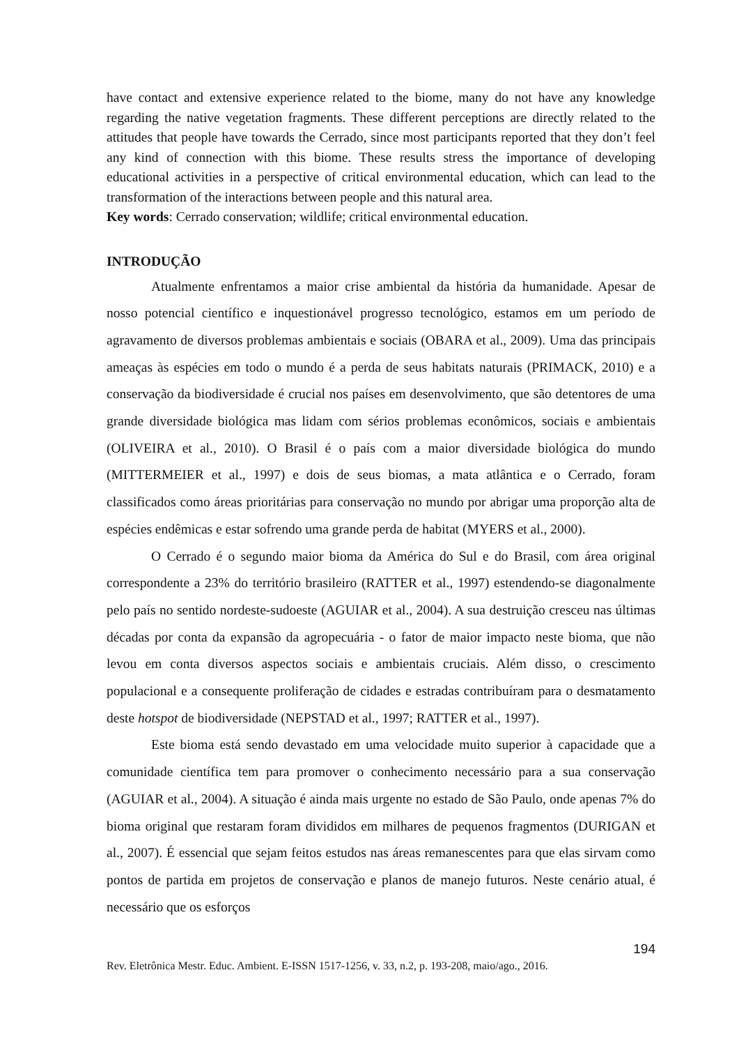have contact and extensive experience related to the biome, many do not have any knowledge regarding the native vegetation fragments. These different perceptions are directly related to the attitudes that people have towards the Cerrado, since most participants reported that they don’t feel any kind of connection with this biome. These results stress the importance of developing educational activities in a perspective of critical environmental education, which can lead to the transformation of the interactions between people and this natural area.
Key words: Cerrado conservation; wildlife; critical environmental education.
INTRODUÇÃO
Atualmente enfrentamos a maior crise ambiental da história da humanidade. Apesar de nosso potencial científico e inquestionável progresso tecnológico, estamos em um período de agravamento de diversos problemas ambientais e sociais (OBARA et al., 2009). Uma das principais ameaças às espécies em todo o mundo é a perda de seus habitats naturais (PRIMACK, 2010) e a conservação da biodiversidade é crucial nos países em desenvolvimento, que são detentores de uma grande diversidade biológica mas lidam com sérios problemas econômicos, sociais e ambientais (OLIVEIRA et al., 2010). O Brasil é o país com a maior diversidade biológica do mundo (MITTERMEIER et al., 1997) e dois de seus biomas, a mata atlântica e o Cerrado, foram classificados como áreas prioritárias para conservação no mundo por abrigar uma proporção alta de espécies endêmicas e estar sofrendo uma grande perda de habitat (MYERS et al., 2000).
O Cerrado é o segundo maior bioma da América do Sul e do Brasil, com área original correspondente a 23% do território brasileiro (RATTER et al., 1997) estendendo-se diagonalmente pelo país no sentido nordeste-sudoeste (AGUIAR et al., 2004). A sua destruição cresceu nas últimas décadas por conta da expansão da agropecuária - o fator de maior impacto neste bioma, que não levou em conta diversos aspectos sociais e ambientais cruciais. Além disso, o crescimento populacional e a consequente proliferação de cidades e estradas contribuíram para o desmatamento deste hotspot de biodiversidade (NEPSTAD et al., 1997; RATTER et al., 1997).
Este bioma está sendo devastado em uma velocidade muito superior à capacidade que a comunidade científica tem para promover o conhecimento necessário para a sua conservação (AGUIAR et al., 2004). A situação é ainda mais urgente no estado de São Paulo, onde apenas 7% do bioma original que restaram foram divididos em milhares de pequenos fragmentos (DURIGAN et al., 2007). É essencial que sejam feitos estudos nas áreas remanescentes para que elas sirvam como pontos de partida em projetos de conservação e planos de manejo futuros. Neste cenário atual, é necessário que os esforços
194
Rev. Eletrônica Mestr. Educ. Ambient. E-ISSN 1517-1256, v. 33, n.2, p. 193-208, maio/ago., 2016.